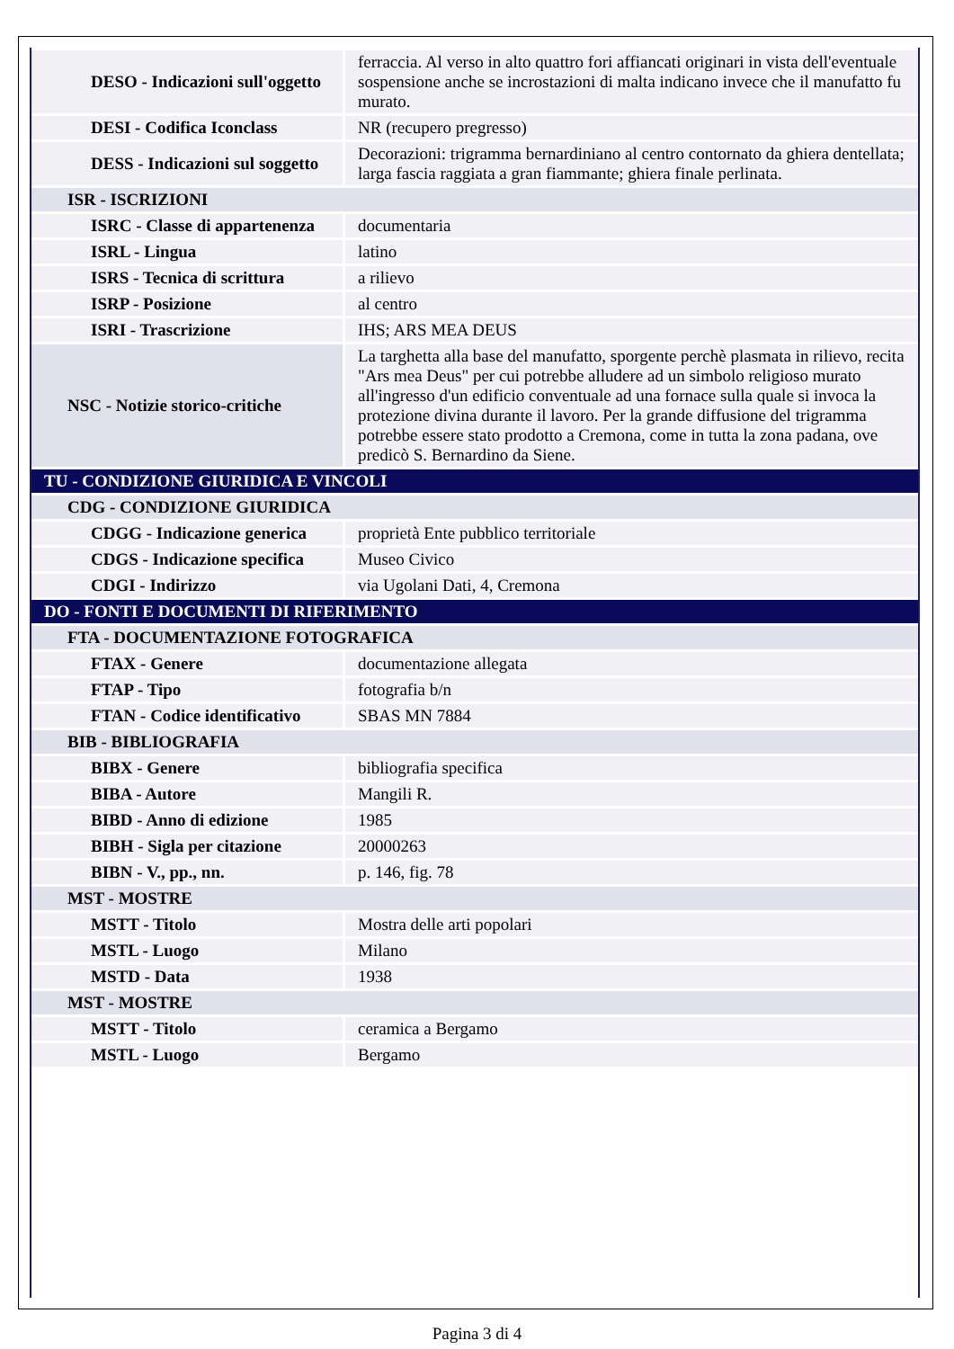| DESO - Indicazioni sull'oggetto | ferraccia. Al verso in alto quattro fori affiancati originari in vista dell'eventuale sospensione anche se incrostazioni di malta indicano invece che il manufatto fu murato. |
| DESI - Codifica Iconclass | NR (recupero pregresso) |
| DESS - Indicazioni sul soggetto | Decorazioni: trigramma bernardiniano al centro contornato da ghiera dentellata; larga fascia raggiata a gran fiammante; ghiera finale perlinata. |
| ISR - ISCRIZIONI | |
| ISRC - Classe di appartenenza | documentaria |
| ISRL - Lingua | latino |
| ISRS - Tecnica di scrittura | a rilievo |
| ISRP - Posizione | al centro |
| ISRI - Trascrizione | IHS; ARS MEA DEUS |
| NSC - Notizie storico-critiche | La targhetta alla base del manufatto, sporgente perchè plasmata in rilievo, recita "Ars mea Deus" per cui potrebbe alludere ad un simbolo religioso murato all'ingresso d'un edificio conventuale ad una fornace sulla quale si invoca la protezione divina durante il lavoro. Per la grande diffusione del trigramma potrebbe essere stato prodotto a Cremona, come in tutta la zona padana, ove predicò S. Bernardino da Siene. |
| TU - CONDIZIONE GIURIDICA E VINCOLI | |
| CDG - CONDIZIONE GIURIDICA | |
| CDGG - Indicazione generica | proprietà Ente pubblico territoriale |
| CDGS - Indicazione specifica | Museo Civico |
| CDGI - Indirizzo | via Ugolani Dati, 4, Cremona |
| DO - FONTI E DOCUMENTI DI RIFERIMENTO | |
| FTA - DOCUMENTAZIONE FOTOGRAFICA | |
| FTAX - Genere | documentazione allegata |
| FTAP - Tipo | fotografia b/n |
| FTAN - Codice identificativo | SBAS MN 7884 |
| BIB - BIBLIOGRAFIA | |
| BIBX - Genere | bibliografia specifica |
| BIBA - Autore | Mangili R. |
| BIBD - Anno di edizione | 1985 |
| BIBH - Sigla per citazione | 20000263 |
| BIBN - V., pp., nn. | p. 146, fig. 78 |
| MST - MOSTRE | |
| MSTT - Titolo | Mostra delle arti popolari |
| MSTL - Luogo | Milano |
| MSTD - Data | 1938 |
| MST - MOSTRE | |
| MSTT - Titolo | ceramica a Bergamo |
| MSTL - Luogo | Bergamo |
Pagina 3 di 4